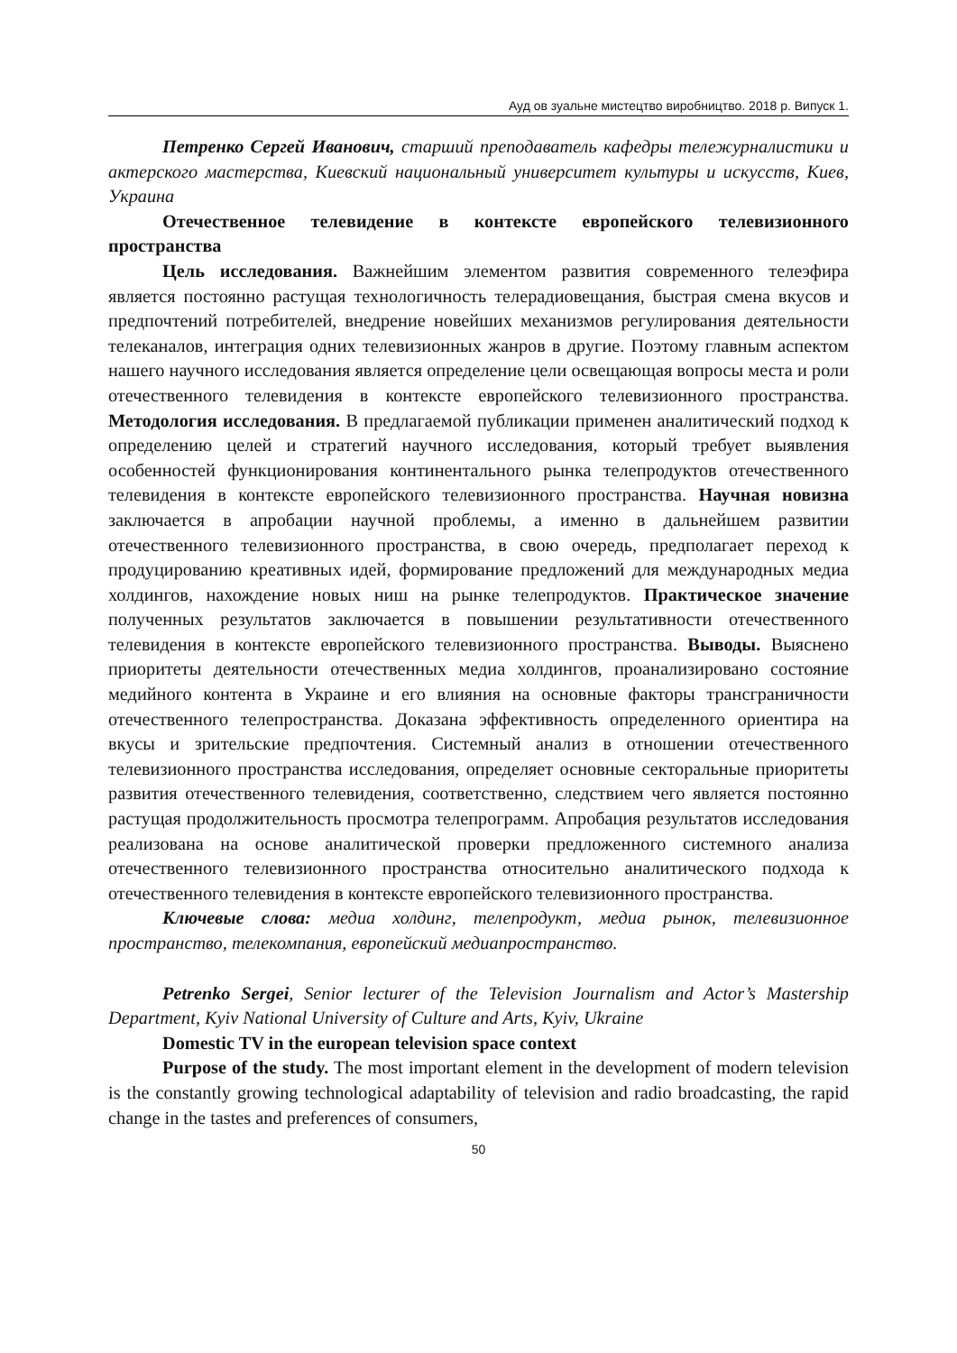Ауд ов зуальне мистецтво виробництво. 2018 р. Випуск 1.
Петренко Сергей Иванович, старший преподаватель кафедры тележурналистики и актерского мастерства, Киевский национальный университет культуры и искусств, Киев, Украина
Отечественное телевидение в контексте европейского телевизионного пространства
Цель исследования. Важнейшим элементом развития современного телеэфира является постоянно растущая технологичность телерадиовещания, быстрая смена вкусов и предпочтений потребителей, внедрение новейших механизмов регулирования деятельности телеканалов, интеграция одних телевизионных жанров в другие. Поэтому главным аспектом нашего научного исследования является определение цели освещающая вопросы места и роли отечественного телевидения в контексте европейского телевизионного пространства. Методология исследования. В предлагаемой публикации применен аналитический подход к определению целей и стратегий научного исследования, который требует выявления особенностей функционирования континентального рынка телепродуктов отечественного телевидения в контексте европейского телевизионного пространства. Научная новизна заключается в апробации научной проблемы, а именно в дальнейшем развитии отечественного телевизионного пространства, в свою очередь, предполагает переход к продуцированию креативных идей, формирование предложений для международных медиа холдингов, нахождение новых ниш на рынке телепродуктов. Практическое значение полученных результатов заключается в повышении результативности отечественного телевидения в контексте европейского телевизионного пространства. Выводы. Выяснено приоритеты деятельности отечественных медиа холдингов, проанализировано состояние медийного контента в Украине и его влияния на основные факторы трансграничности отечественного телепространства. Доказана эффективность определенного ориентира на вкусы и зрительские предпочтения. Системный анализ в отношении отечественного телевизионного пространства исследования, определяет основные секторальные приоритеты развития отечественного телевидения, соответственно, следствием чего является постоянно растущая продолжительность просмотра телепрограмм. Апробация результатов исследования реализована на основе аналитической проверки предложенного системного анализа отечественного телевизионного пространства относительно аналитического подхода к отечественного телевидения в контексте европейского телевизионного пространства.
Ключевые слова: медиа холдинг, телепродукт, медиа рынок, телевизионное пространство, телекомпания, европейский медиапространство.
Petrenko Sergei, Senior lecturer of the Television Journalism and Actor’s Mastership Department, Kyiv National University of Culture and Arts, Kyiv, Ukraine
Domestic TV in the european television space context
Purpose of the study. The most important element in the development of modern television is the constantly growing technological adaptability of television and radio broadcasting, the rapid change in the tastes and preferences of consumers,
50